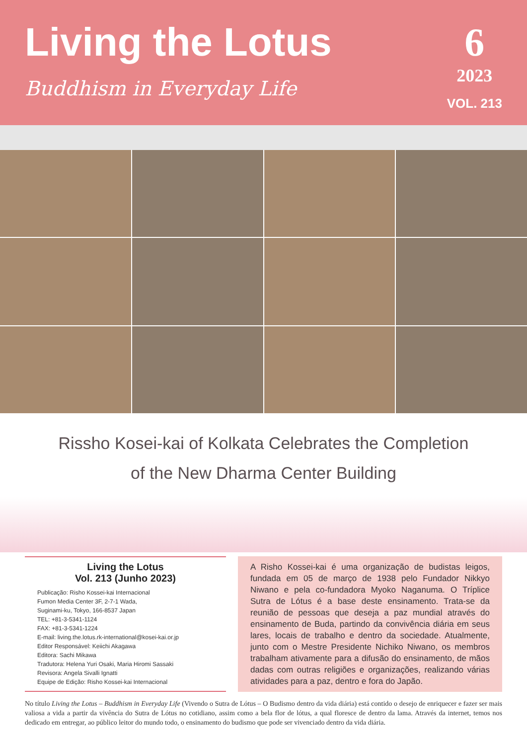Living the Lotus
Buddhism in Everyday Life
6
2023
VOL. 213
Rissho Kosei-kai of Kolkata Celebrates the Completion
of the New Dharma Center Building
Living the Lotus
Vol. 213 (Junho 2023)
Publicação: Risho Kossei-kai Internacional
Fumon Media Center 3F, 2-7-1 Wada,
Suginami-ku, Tokyo, 166-8537 Japan
TEL: +81-3-5341-1124
FAX: +81-3-5341-1224
E-mail: living.the.lotus.rk-international@kosei-kai.or.jp
Editor Responsável: Keiichi Akagawa
Editora: Sachi Mikawa
Tradutora: Helena Yuri Osaki, Maria Hiromi Sassaki
Revisora: Angela Sivalli Ignatti
Equipe de Edição: Risho Kossei-kai Internacional
A Risho Kossei-kai é uma organização de budistas leigos, fundada em 05 de março de 1938 pelo Fundador Nikkyo Niwano e pela co-fundadora Myoko Naganuma. O Tríplice Sutra de Lótus é a base deste ensinamento. Trata-se da reunião de pessoas que deseja a paz mundial através do ensinamento de Buda, partindo da convivência diária em seus lares, locais de trabalho e dentro da sociedade. Atualmente, junto com o Mestre Presidente Nichiko Niwano, os membros trabalham ativamente para a difusão do ensinamento, de mãos dadas com outras religiões e organizações, realizando várias atividades para a paz, dentro e fora do Japão.
No título Living the Lotus – Buddhism in Everyday Life (Vivendo o Sutra de Lótus – O Budismo dentro da vida diária) está contido o desejo de enriquecer e fazer ser mais valiosa a vida a partir da vivência do Sutra de Lótus no cotidiano, assim como a bela flor de lótus, a qual floresce de dentro da lama. Através da internet, temos nos dedicado em entregar, ao público leitor do mundo todo, o ensinamento do budismo que pode ser vivenciado dentro da vida diária.